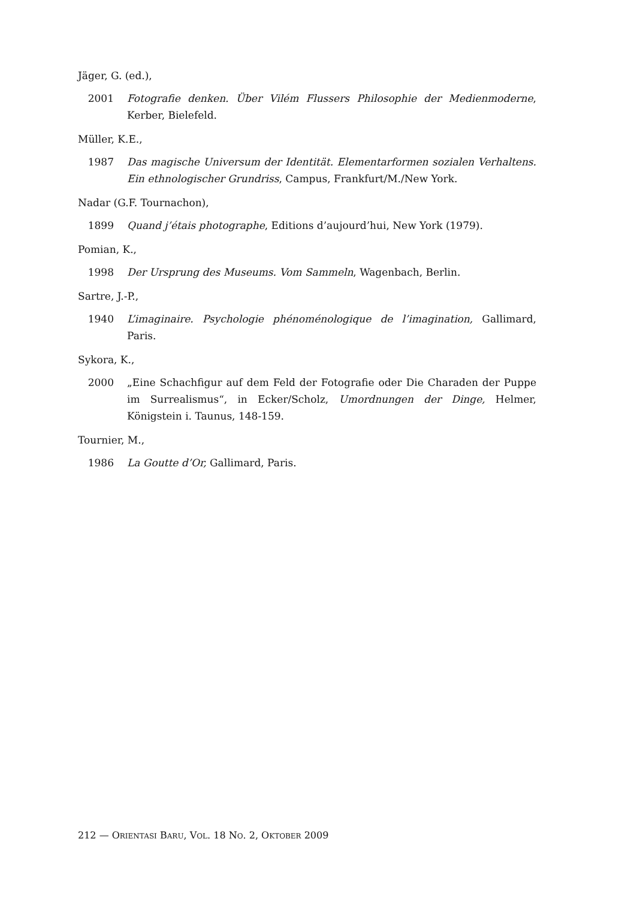Jäger, G. (ed.),
2001 Fotografie denken. Über Vilém Flussers Philosophie der Medienmoderne, Kerber, Bielefeld.
Müller, K.E.,
1987 Das magische Universum der Identität. Elementarformen sozialen Verhaltens. Ein ethnologischer Grundriss, Campus, Frankfurt/M./New York.
Nadar (G.F. Tournachon),
1899 Quand j’étais photographe, Editions d’aujourd’hui, New York (1979).
Pomian, K.,
1998 Der Ursprung des Museums. Vom Sammeln, Wagenbach, Berlin.
Sartre, J.-P.,
1940 L’imaginaire. Psychologie phénoménologique de l’imagination, Gallimard, Paris.
Sykora, K.,
2000 „Eine Schachfigur auf dem Feld der Fotografie oder Die Charaden der Puppe im Surrealismus“, in Ecker/Scholz, Umordnungen der Dinge, Helmer, Königstein i. Taunus, 148-159.
Tournier, M.,
1986 La Goutte d’Or, Gallimard, Paris.
212 — ORIENTASI BARU, VOL. 18 NO. 2, OKTOBER 2009